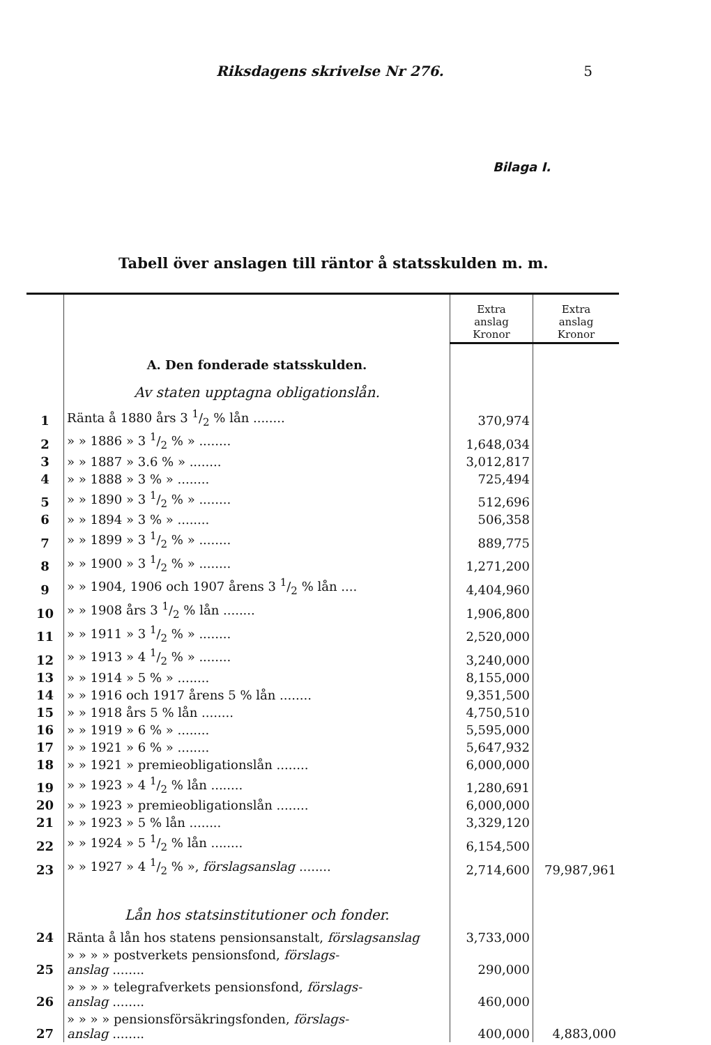Riksdagens skrivelse Nr 276. 5
Bilaga I.
Tabell över anslagen till räntor å statsskulden m. m.
| | | Extra anslag Kronor | Extra anslag Kronor |
| | A. Den fonderade statsskulden. | | |
| | Av staten upptagna obligationslån. | | |
| 1 | Ränta å 1880 års 3 1/2 % lån ........ | 370,974 | |
| 2 | » » 1886 » 3 1/2 % » ........ | 1,648,034 | |
| 3 | » » 1887 » 3.6 % » ........ | 3,012,817 | |
| 4 | » » 1888 » 3 % » ........ | 725,494 | |
| 5 | » » 1890 » 3 1/2 % » ........ | 512,696 | |
| 6 | » » 1894 » 3 % » ........ | 506,358 | |
| 7 | » » 1899 » 3 1/2 % » ........ | 889,775 | |
| 8 | » » 1900 » 3 1/2 % » ........ | 1,271,200 | |
| 9 | » » 1904, 1906 och 1907 årens 3 1/2 % lån .... | 4,404,960 | |
| 10 | » » 1908 års 3 1/2 % lån ........ | 1,906,800 | |
| 11 | » » 1911 » 3 1/2 % » ........ | 2,520,000 | |
| 12 | » » 1913 » 4 1/2 % » ........ | 3,240,000 | |
| 13 | » » 1914 » 5 % » ........ | 8,155,000 | |
| 14 | » » 1916 och 1917 årens 5 % lån ........ | 9,351,500 | |
| 15 | » » 1918 års 5 % lån ........ | 4,750,510 | |
| 16 | » » 1919 » 6 % » ........ | 5,595,000 | |
| 17 | » » 1921 » 6 % » ........ | 5,647,932 | |
| 18 | » » 1921 » premieobligationslån ........ | 6,000,000 | |
| 19 | » » 1923 » 4 1/2 % lån ........ | 1,280,691 | |
| 20 | » » 1923 » premieobligationslån ........ | 6,000,000 | |
| 21 | » » 1923 » 5 % lån ........ | 3,329,120 | |
| 22 | » » 1924 » 5 1/2 % lån ........ | 6,154,500 | |
| 23 | » » 1927 » 4 1/2 % », förslagsanslag ........ | 2,714,600 | 79,987,961 |
| | Lån hos statsinstitutioner och fonder. | | |
| 24 | Ränta å lån hos statens pensionsanstalt, förslagsanslag | 3,733,000 | |
| 25 | » » » » postverkets pensionsfond, förslags- anslag ........ | 290,000 | |
| 26 | » » » » telegrafverkets pensionsfond, förslags- anslag ........ | 460,000 | |
| 27 | » » » » pensionsförsäkringsfonden, förslags- anslag ........ | 400,000 | 4,883,000 |